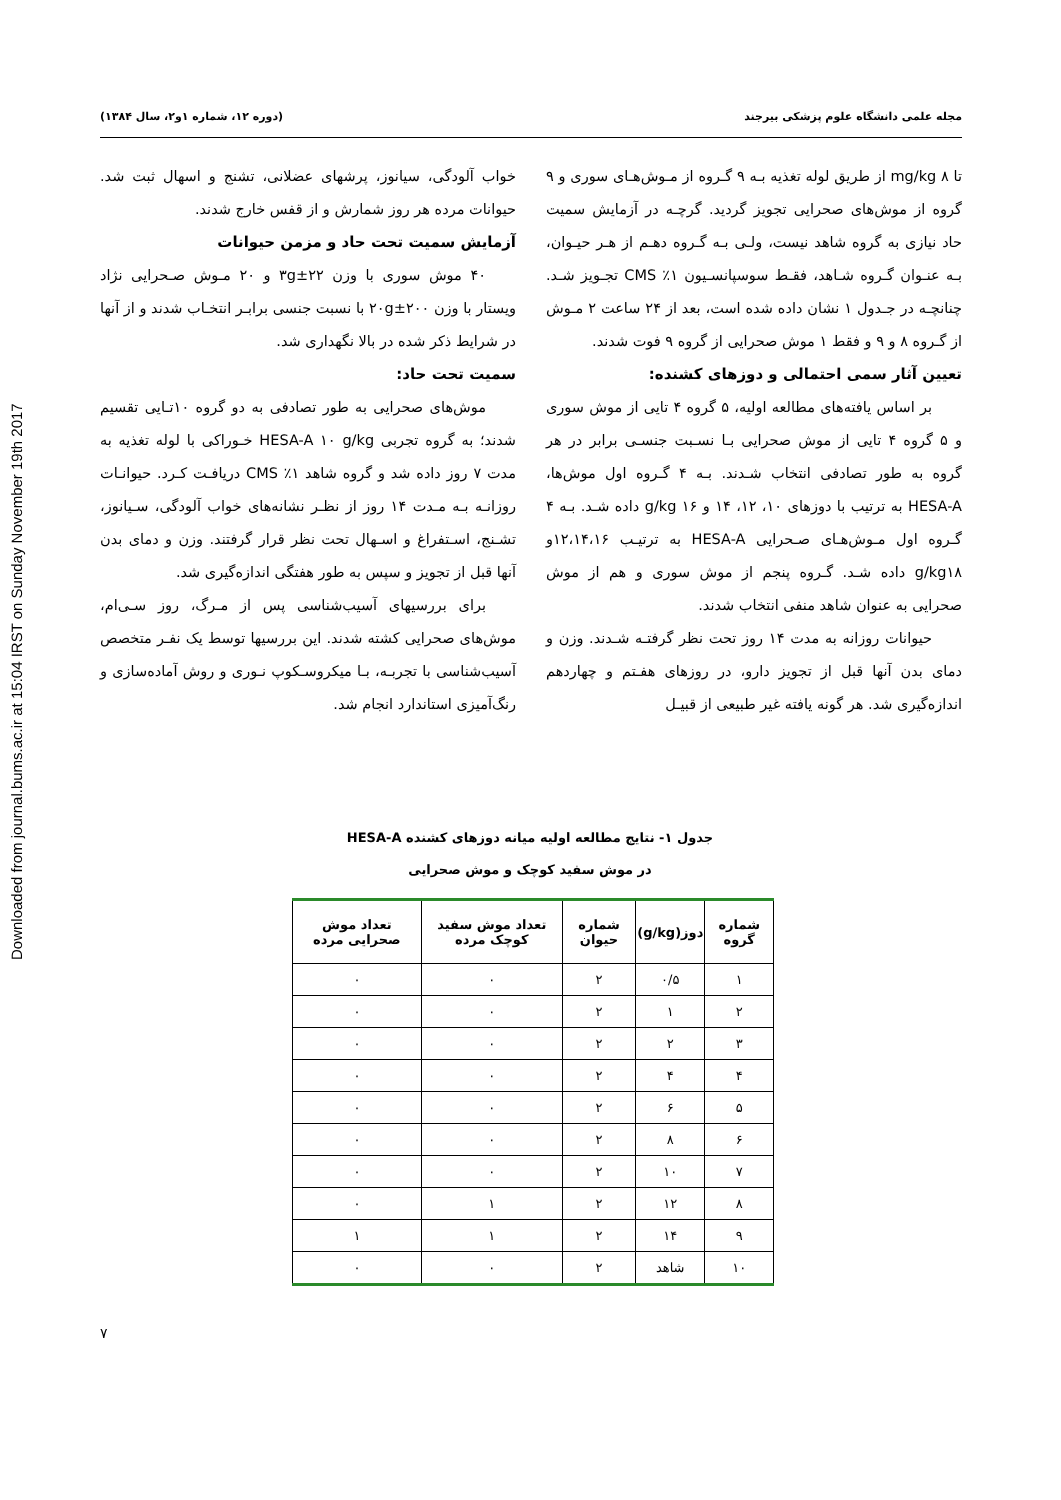Downloaded from journal.bums.ac.ir at 15:04 IRST on Sunday November 19th 2017
مجله علمی دانشگاه علوم پزشکی بیرجند (دوره ۱۲، شماره ۱و۲، سال ۱۳۸۴)
تا mg/kg ۸ از طریق لوله تغذیه بـه ۹ گـروه از مـوش‌هـای سوری و ۹ گروه از موش‌های صحرایی تجویز گردید. گرچـه در آزمایش سمیت حاد نیازی به گروه شاهد نیست، ولـی بـه گـروه دهـم از هـر حیـوان، بـه عنـوان گـروه شـاهد، فقـط سوسپانسـیون ۱٪ CMS تجـویز شـد. چنانچـه در جـدول ۱ نشان داده شده است، بعد از ۲۴ ساعت ۲ مـوش از گـروه ۸ و ۹ و فقط ۱ موش صحرایی از گروه ۹ فوت شدند.
تعیین آثار سمی احتمالی و دوزهای کشنده:
بر اساس یافته‌های مطالعه اولیه، ۵ گروه ۴ تایی از موش سوری و ۵ گروه ۴ تایی از موش صحرایی بـا نسـبت جنسـی برابر در هر گروه به طور تصادفی انتخاب شـدند. بـه ۴ گـروه اول موش‌ها، HESA-A به ترتیب با دوزهای ۱۰، ۱۲، ۱۴ و ۱۶ g/kg داده شـد. بـه ۴ گـروه اول مـوش‌هـای صـحرایی HESA-A به ترتیـب ۱۲،۱۴،۱۶و g/kg۱۸ داده شـد. گـروه پنجم از موش سوری و هم از موش صحرایی به عنوان شاهد منفی انتخاب شدند.
حیوانات روزانه به مدت ۱۴ روز تحت نظر گرفتـه شـدند. وزن و دمای بدن آنها قبل از تجویز دارو، در روزهای هفـتم و چهاردهم اندازه‌گیری شد. هر گونه یافته غیر طبیعی از قبیـل
خواب آلودگی، سیانوز، پرشهای عضلانی، تشنج و اسهال ثبت شد. حیوانات مرده هر روز شمارش و از قفس خارج شدند.
آزمایش سمیت تحت حاد و مزمن حیوانات
۴۰ موش سوری با وزن ۲۲±۳g و ۲۰ مـوش صـحرایی نژاد ویستار با وزن ۲۰۰±۲۰g با نسبت جنسی برابـر انتخـاب شدند و از آنها در شرایط ذکر شده در بالا نگهداری شد.
سمیت تحت حاد:
موش‌های صحرایی به طور تصادفی به دو گروه ۱۰تـایی تقسیم شدند؛ به گروه تجربی HESA-A ۱۰ g/kg خـوراکی با لوله تغذیه به مدت ۷ روز داده شد و گروه شاهد ۱٪ CMS دریافـت کـرد. حیوانـات روزانـه بـه مـدت ۱۴ روز از نظـر نشانه‌های خواب آلودگی، سـیانوز، تشـنج، اسـتفراغ و اسـهال تحت نظر قرار گرفتند. وزن و دمای بدن آنها قبل از تجویز و سپس به طور هفتگی اندازه‌گیری شد.
برای بررسیهای آسیب‌شناسی پس از مـرگ، روز سـی‌ام، موش‌های صحرایی کشته شدند. این بررسیها توسط یک نفـر متخصص آسیب‌شناسی با تجربـه، بـا میکروسـکوپ نـوری و روش آماده‌سازی و رنگ‌آمیزی استاندارد انجام شد.
جدول ۱- نتایج مطالعه اولیه میانه دوزهای کشنده HESA-A
در موش سفید کوچک و موش صحرایی
| شماره گروه | دوز(g/kg) | شماره حیوان | تعداد موش سفید کوچک مرده | تعداد موش صحرایی مرده |
| --- | --- | --- | --- | --- |
| ۱ | ۰/۵ | ۲ | ۰ | ۰ |
| ۲ | ۱ | ۲ | ۰ | ۰ |
| ۳ | ۲ | ۲ | ۰ | ۰ |
| ۴ | ۴ | ۲ | ۰ | ۰ |
| ۵ | ۶ | ۲ | ۰ | ۰ |
| ۶ | ۸ | ۲ | ۰ | ۰ |
| ۷ | ۱۰ | ۲ | ۰ | ۰ |
| ۸ | ۱۲ | ۲ | ۱ | ۰ |
| ۹ | ۱۴ | ۲ | ۱ | ۱ |
| ۱۰ | شاهد | ۲ | ۰ | ۰ |
۷